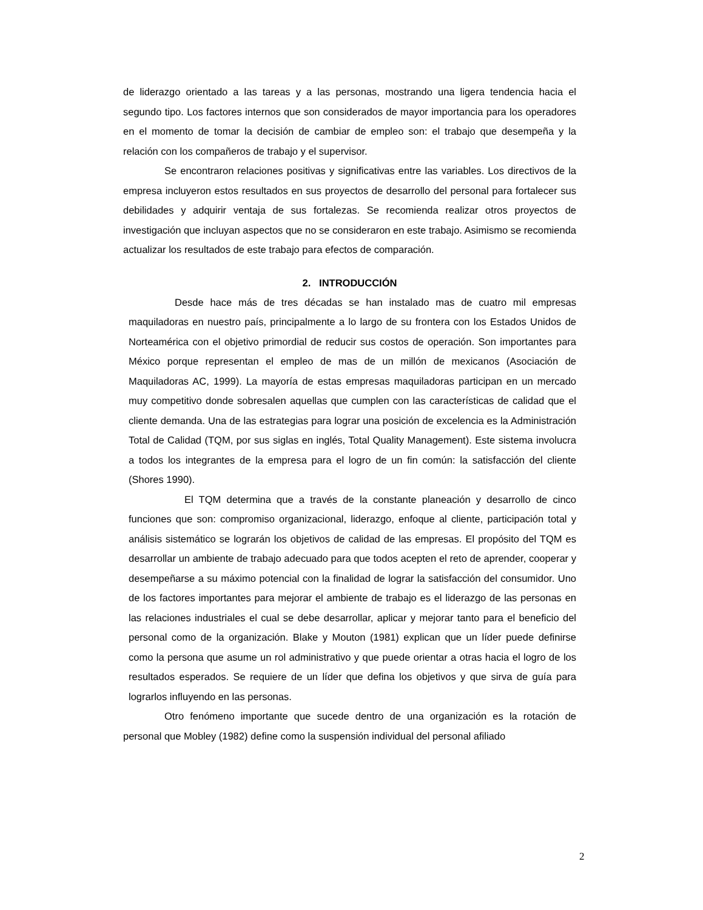de liderazgo orientado a las tareas y a las personas, mostrando una ligera tendencia hacia el segundo tipo. Los factores internos que son considerados de mayor importancia para los operadores en el momento de tomar la decisión de cambiar de empleo son: el trabajo que desempeña y la relación con los compañeros de trabajo y el supervisor.
Se encontraron relaciones positivas y significativas entre las variables. Los directivos de la empresa incluyeron estos resultados en sus proyectos de desarrollo del personal para fortalecer sus debilidades y adquirir ventaja de sus fortalezas. Se recomienda realizar otros proyectos de investigación que incluyan aspectos que no se consideraron en este trabajo. Asimismo se recomienda actualizar los resultados de este trabajo para efectos de comparación.
2. INTRODUCCIÓN
Desde hace más de tres décadas se han instalado mas de cuatro mil empresas maquiladoras en nuestro país, principalmente a lo largo de su frontera con los Estados Unidos de Norteamérica con el objetivo primordial de reducir sus costos de operación. Son importantes para México porque representan el empleo de mas de un millón de mexicanos (Asociación de Maquiladoras AC, 1999). La mayoría de estas empresas maquiladoras participan en un mercado muy competitivo donde sobresalen aquellas que cumplen con las características de calidad que el cliente demanda. Una de las estrategias para lograr una posición de excelencia es la Administración Total de Calidad (TQM, por sus siglas en inglés, Total Quality Management). Este sistema involucra a todos los integrantes de la empresa para el logro de un fin común: la satisfacción del cliente (Shores 1990).
El TQM determina que a través de la constante planeación y desarrollo de cinco funciones que son: compromiso organizacional, liderazgo, enfoque al cliente, participación total y análisis sistemático se lograrán los objetivos de calidad de las empresas. El propósito del TQM es desarrollar un ambiente de trabajo adecuado para que todos acepten el reto de aprender, cooperar y desempeñarse a su máximo potencial con la finalidad de lograr la satisfacción del consumidor. Uno de los factores importantes para mejorar el ambiente de trabajo es el liderazgo de las personas en las relaciones industriales el cual se debe desarrollar, aplicar y mejorar tanto para el beneficio del personal como de la organización. Blake y Mouton (1981) explican que un líder puede definirse como la persona que asume un rol administrativo y que puede orientar a otras hacia el logro de los resultados esperados. Se requiere de un líder que defina los objetivos y que sirva de guía para lograrlos influyendo en las personas.
Otro fenómeno importante que sucede dentro de una organización es la rotación de personal que Mobley (1982) define como la suspensión individual del personal afiliado
2